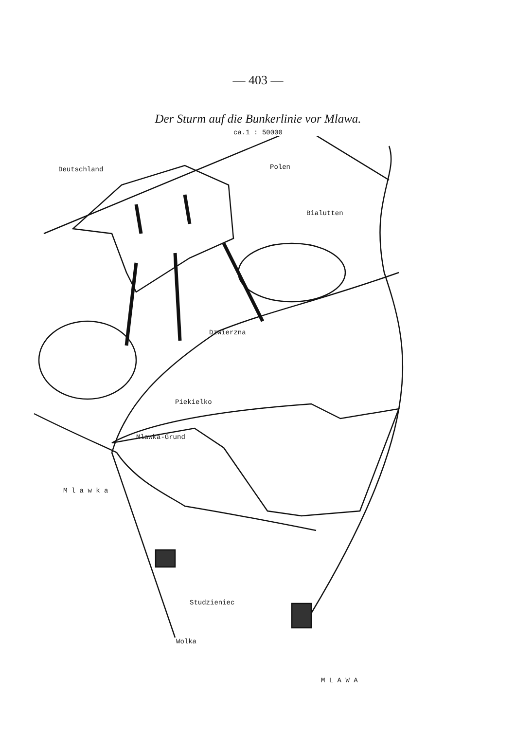— 403 —
Der Sturm auf die Bunkerlinie vor Mlawa.
ca.1 : 50000
Deutschland Polen
Bialutten
Dzwierzna
Piekielko
Mlawka-Grund
M l a w k a
Studzieniec
Wolka
M L A W A